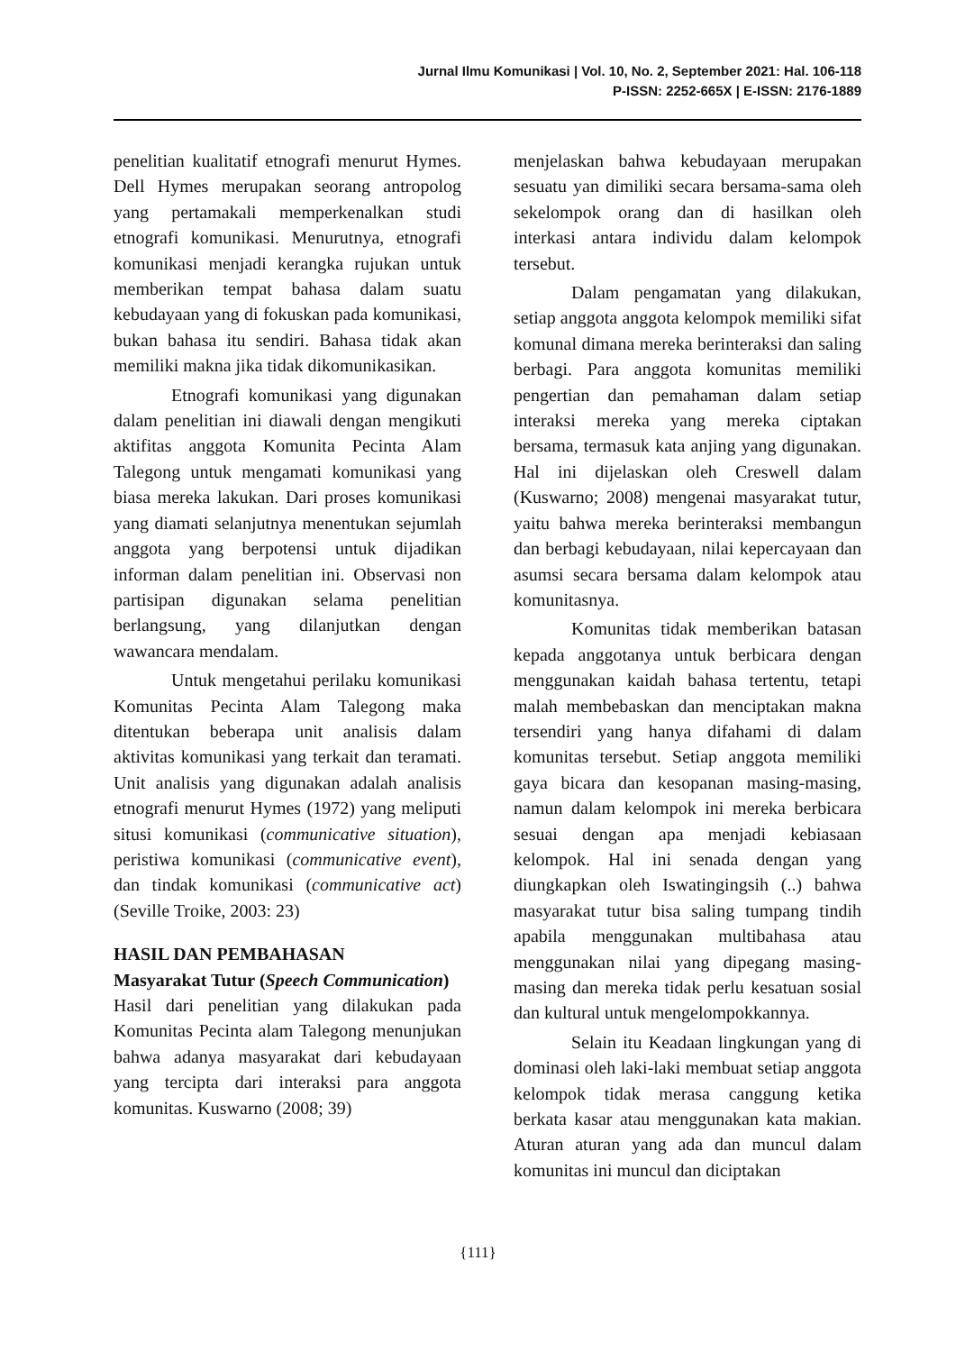Jurnal Ilmu Komunikasi | Vol. 10, No. 2, September 2021: Hal. 106-118
P-ISSN: 2252-665X | E-ISSN: 2176-1889
penelitian kualitatif etnografi menurut Hymes. Dell Hymes merupakan seorang antropolog yang pertamakali memperkenalkan studi etnografi komunikasi. Menurutnya, etnografi komunikasi menjadi kerangka rujukan untuk memberikan tempat bahasa dalam suatu kebudayaan yang di fokuskan pada komunikasi, bukan bahasa itu sendiri. Bahasa tidak akan memiliki makna jika tidak dikomunikasikan.
Etnografi komunikasi yang digunakan dalam penelitian ini diawali dengan mengikuti aktifitas anggota Komunita Pecinta Alam Talegong untuk mengamati komunikasi yang biasa mereka lakukan. Dari proses komunikasi yang diamati selanjutnya menentukan sejumlah anggota yang berpotensi untuk dijadikan informan dalam penelitian ini. Observasi non partisipan digunakan selama penelitian berlangsung, yang dilanjutkan dengan wawancara mendalam.
Untuk mengetahui perilaku komunikasi Komunitas Pecinta Alam Talegong maka ditentukan beberapa unit analisis dalam aktivitas komunikasi yang terkait dan teramati. Unit analisis yang digunakan adalah analisis etnografi menurut Hymes (1972) yang meliputi situsi komunikasi (communicative situation), peristiwa komunikasi (communicative event), dan tindak komunikasi (communicative act) (Seville Troike, 2003: 23)
HASIL DAN PEMBAHASAN
Masyarakat Tutur (Speech Communication)
Hasil dari penelitian yang dilakukan pada Komunitas Pecinta alam Talegong menunjukan bahwa adanya masyarakat dari kebudayaan yang tercipta dari interaksi para anggota komunitas. Kuswarno (2008; 39)
menjelaskan bahwa kebudayaan merupakan sesuatu yan dimiliki secara bersama-sama oleh sekelompok orang dan di hasilkan oleh interkasi antara individu dalam kelompok tersebut.
Dalam pengamatan yang dilakukan, setiap anggota anggota kelompok memiliki sifat komunal dimana mereka berinteraksi dan saling berbagi. Para anggota komunitas memiliki pengertian dan pemahaman dalam setiap interaksi mereka yang mereka ciptakan bersama, termasuk kata anjing yang digunakan. Hal ini dijelaskan oleh Creswell dalam (Kuswarno; 2008) mengenai masyarakat tutur, yaitu bahwa mereka berinteraksi membangun dan berbagi kebudayaan, nilai kepercayaan dan asumsi secara bersama dalam kelompok atau komunitasnya.
Komunitas tidak memberikan batasan kepada anggotanya untuk berbicara dengan menggunakan kaidah bahasa tertentu, tetapi malah membebaskan dan menciptakan makna tersendiri yang hanya difahami di dalam komunitas tersebut. Setiap anggota memiliki gaya bicara dan kesopanan masing-masing, namun dalam kelompok ini mereka berbicara sesuai dengan apa menjadi kebiasaan kelompok. Hal ini senada dengan yang diungkapkan oleh Iswatingingsih (..) bahwa masyarakat tutur bisa saling tumpang tindih apabila menggunakan multibahasa atau menggunakan nilai yang dipegang masing-masing dan mereka tidak perlu kesatuan sosial dan kultural untuk mengelompokkannya.
Selain itu Keadaan lingkungan yang di dominasi oleh laki-laki membuat setiap anggota kelompok tidak merasa canggung ketika berkata kasar atau menggunakan kata makian. Aturan aturan yang ada dan muncul dalam komunitas ini muncul dan diciptakan
{111}